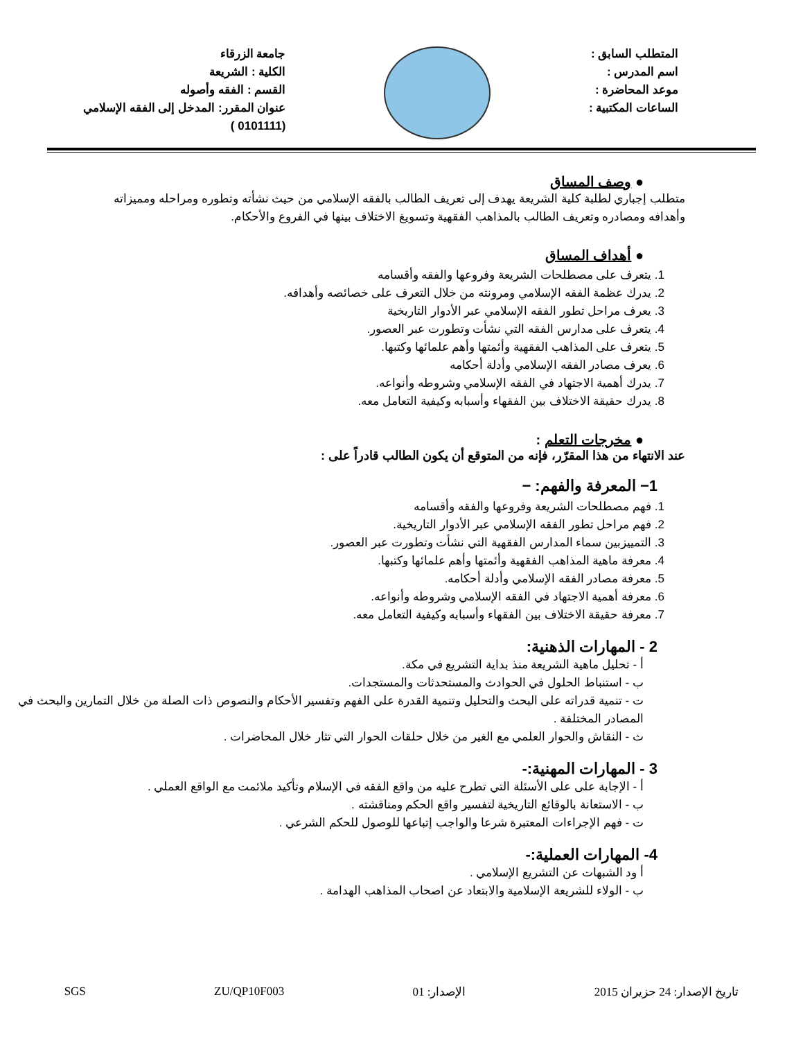المتطلب السابق :
اسم المدرس :
موعد المحاضرة :
الساعات المكتبية :
جامعة الزرقاء
الكلية : الشريعة
القسم : الفقه وأصوله
عنوان المقرر: المدخل إلى الفقه الإسلامي
(0101111 )
● وصف المساق
متطلب إجباري لطلبة كلية الشريعة يهدف إلى تعريف الطالب بالفقه الإسلامي من حيث نشأته وتطوره ومراحله ومميزاته وأهدافه ومصادره وتعريف الطالب بالمذاهب الفقهية وتسويغ الاختلاف بينها في الفروع والأحكام.
● أهداف المساق
1. يتعرف على مصطلحات الشريعة وفروعها والفقه وأقسامه
2. يدرك عظمة الفقه الإسلامي ومرونته من خلال التعرف على خصائصه وأهدافه.
3. يعرف مراحل تطور الفقه الإسلامي عبر الأدوار التاريخية
4. يتعرف على مدارس الفقه التي نشأت وتطورت عبر العصور.
5. يتعرف على المذاهب الفقهية وأئمتها وأهم علمائها وكتبها.
6. يعرف مصادر الفقه الإسلامي وأدلة أحكامه
7. يدرك أهمية الاجتهاد في الفقه الإسلامي وشروطه وأنواعه.
8. يدرك حقيقة الاختلاف بين الفقهاء وأسبابه وكيفية التعامل معه.
● مخرجات التعلم :
عند الانتهاء من هذا المقرّر، فإنه من المتوقع أن يكون الطالب قادراً على :
1− المعرفة والفهم: −
1. فهم مصطلحات الشريعة وفروعها والفقه وأقسامه
2. فهم مراحل تطور الفقه الإسلامي عبر الأدوار التاريخية.
3. التمييزبين سماء المدارس الفقهية التي نشأت وتطورت عبر العصور.
4. معرفة ماهية المذاهب الفقهية وأئمتها وأهم علمائها وكتبها.
5. معرفة مصادر الفقه الإسلامي وأدلة أحكامه.
6. معرفة أهمية الاجتهاد في الفقه الإسلامي وشروطه وأنواعه.
7. معرفة حقيقة الاختلاف بين الفقهاء وأسبابه وكيفية التعامل معه.
2 - المهارات الذهنية:
أ - تحليل ماهية الشريعة منذ بداية التشريع في مكة.
ب - استنباط الحلول في الحوادث والمستحدثات والمستجدات.
ت - تنمية قدراته على البحث والتحليل وتنمية القدرة على الفهم وتفسير الأحكام والنصوص ذات الصلة من خلال التمارين والبحث في المصادر المختلفة .
ث - النقاش والحوار العلمي مع الغير من خلال حلقات الحوار التي تثار خلال المحاضرات .
3 - المهارات المهنية:-
أ - الإجابة على على الأسئلة التي تطرح عليه من واقع الفقه في الإسلام وتأكيد ملائمت مع الواقع العملي .
ب - الاستعانة بالوقائع التاريخية لتفسير واقع الحكم ومناقشته .
ت - فهم الإجراءات المعتبرة شرعا والواجب إتباعها للوصول للحكم الشرعي .
4- المهارات العملية:-
أ ود الشبهات عن التشريع الإسلامي .
ب - الولاء للشريعة الإسلامية والابتعاد عن اصحاب المذاهب الهدامة .
تاريخ الإصدار: 24 حزيران 2015 الإصدار: 01 ZU/QP10F003 SGS